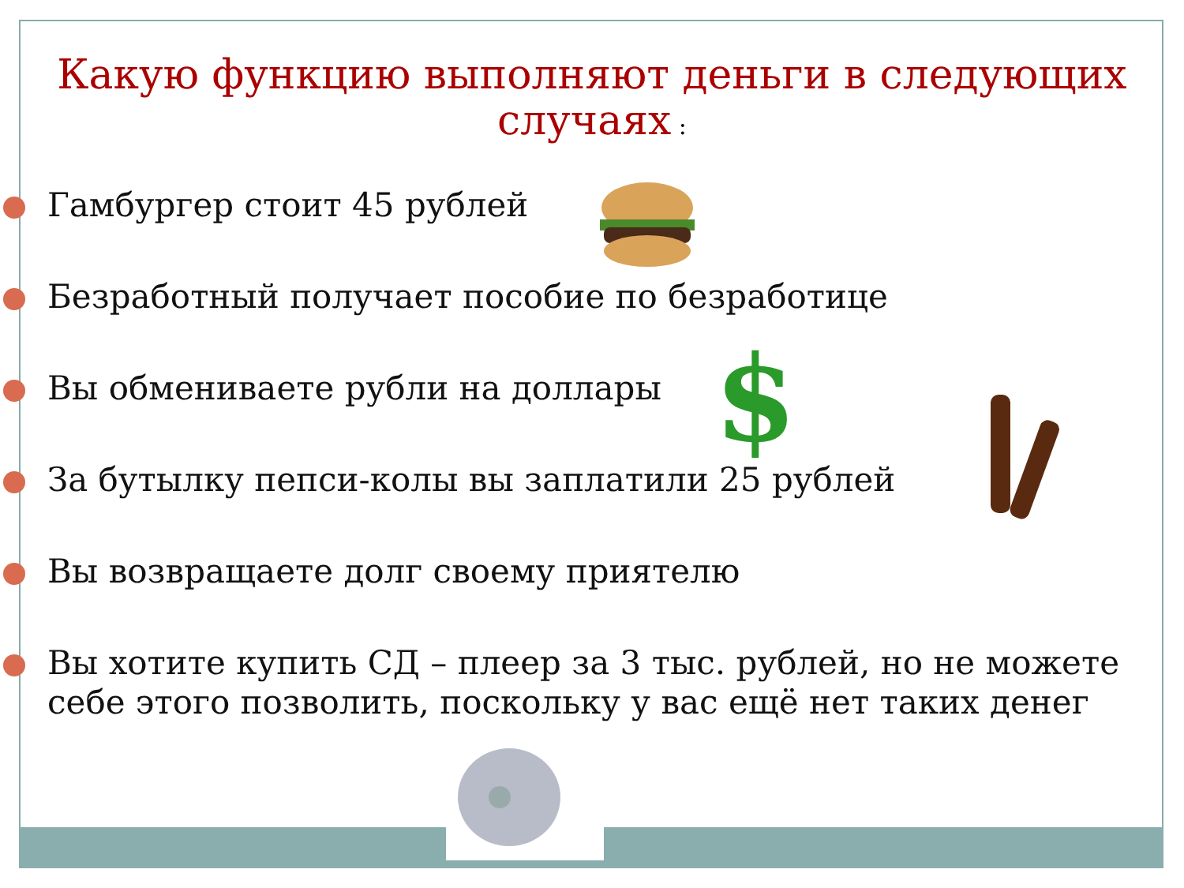Какую функцию выполняют деньги в следующих случаях :
Гамбургер стоит 45 рублей
Безработный получает пособие по безработице
Вы обмениваете рубли на доллары
За бутылку пепси-колы вы заплатили 25 рублей
Вы возвращаете долг своему приятелю
Вы хотите купить СД – плеер за 3 тыс. рублей, но не можете себе этого позволить, поскольку у вас ещё нет таких денег
$